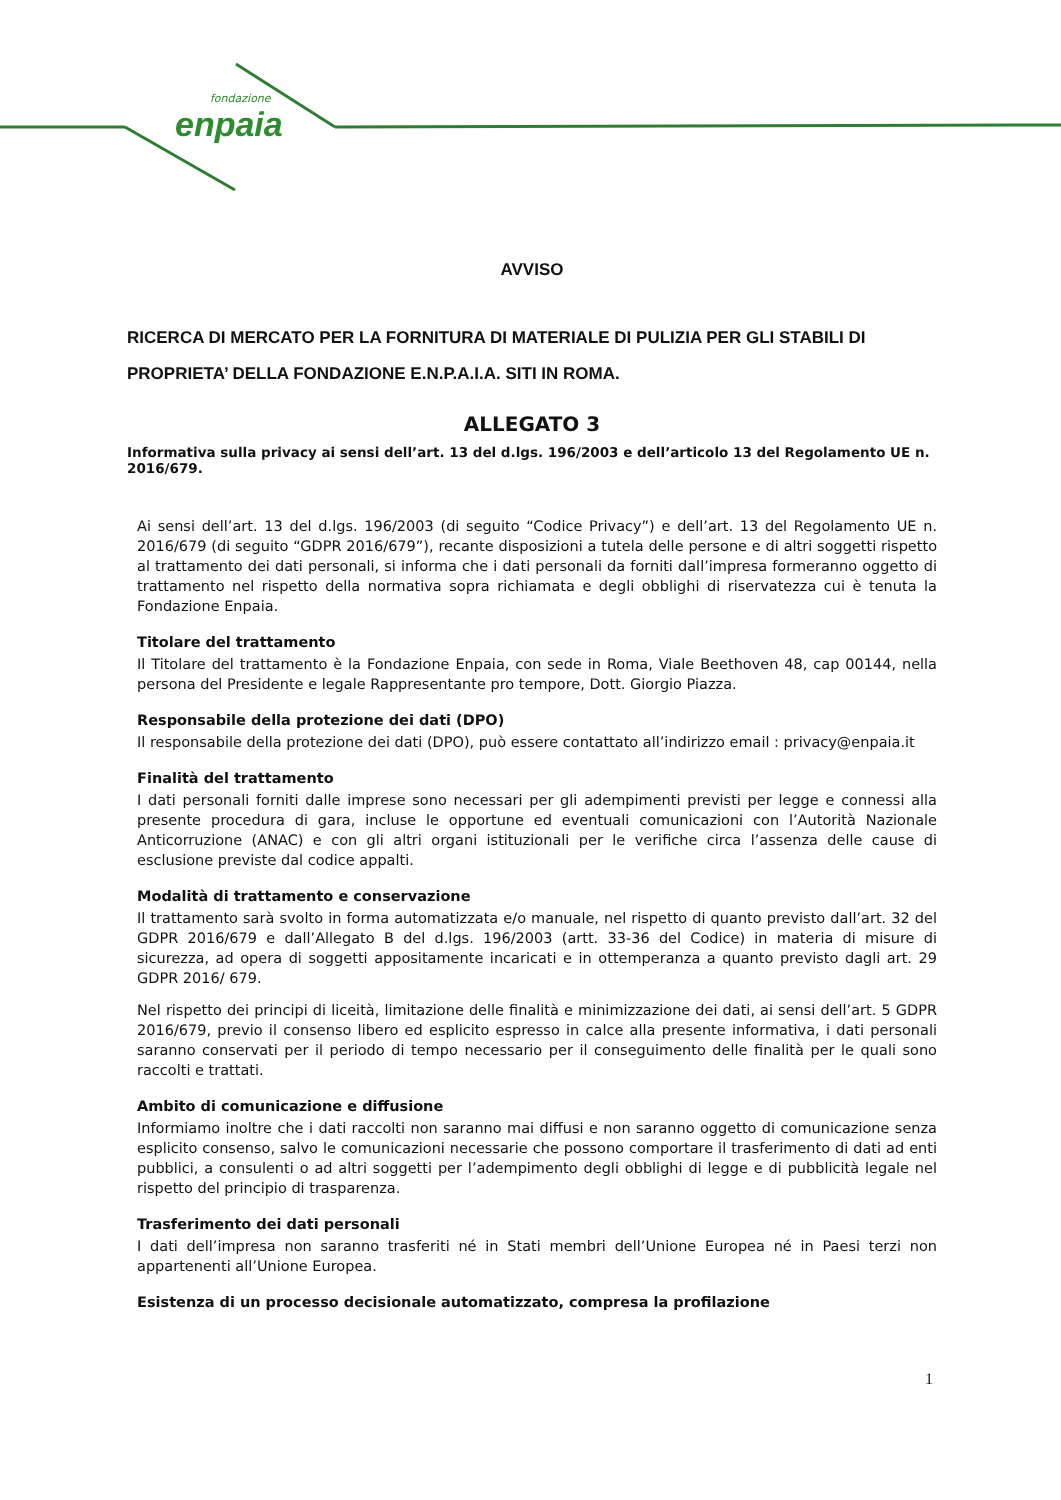fondazione
enpaia
AVVISO
RICERCA DI MERCATO PER LA FORNITURA DI MATERIALE DI PULIZIA PER GLI STABILI DI PROPRIETA’ DELLA FONDAZIONE E.N.P.A.I.A. SITI IN ROMA.
ALLEGATO 3
Informativa sulla privacy ai sensi dell’art. 13 del d.lgs. 196/2003 e dell’articolo 13 del Regolamento UE n. 2016/679.
Ai sensi dell’art. 13 del d.lgs. 196/2003 (di seguito “Codice Privacy”) e dell’art. 13 del Regolamento UE n. 2016/679 (di seguito “GDPR 2016/679”), recante disposizioni a tutela delle persone e di altri soggetti rispetto al trattamento dei dati personali, si informa che i dati personali da forniti dall’impresa formeranno oggetto di trattamento nel rispetto della normativa sopra richiamata e degli obblighi di riservatezza cui è tenuta la Fondazione Enpaia.
Titolare del trattamento
Il Titolare del trattamento è la Fondazione Enpaia, con sede in Roma, Viale Beethoven 48, cap 00144, nella persona del Presidente e legale Rappresentante pro tempore, Dott. Giorgio Piazza.
Responsabile della protezione dei dati (DPO)
Il responsabile della protezione dei dati (DPO), può essere contattato all’indirizzo email : privacy@enpaia.it
Finalità del trattamento
I dati personali forniti dalle imprese sono necessari per gli adempimenti previsti per legge e connessi alla presente procedura di gara, incluse le opportune ed eventuali comunicazioni con l’Autorità Nazionale Anticorruzione (ANAC) e con gli altri organi istituzionali per le verifiche circa l’assenza delle cause di esclusione previste dal codice appalti.
Modalità di trattamento e conservazione
Il trattamento sarà svolto in forma automatizzata e/o manuale, nel rispetto di quanto previsto dall’art. 32 del GDPR 2016/679 e dall’Allegato B del d.lgs. 196/2003 (artt. 33-36 del Codice) in materia di misure di sicurezza, ad opera di soggetti appositamente incaricati e in ottemperanza a quanto previsto dagli art. 29 GDPR 2016/ 679.
Nel rispetto dei principi di liceità, limitazione delle finalità e minimizzazione dei dati, ai sensi dell’art. 5 GDPR 2016/679, previo il consenso libero ed esplicito espresso in calce alla presente informativa, i dati personali saranno conservati per il periodo di tempo necessario per il conseguimento delle finalità per le quali sono raccolti e trattati.
Ambito di comunicazione e diffusione
Informiamo inoltre che i dati raccolti non saranno mai diffusi e non saranno oggetto di comunicazione senza esplicito consenso, salvo le comunicazioni necessarie che possono comportare il trasferimento di dati ad enti pubblici, a consulenti o ad altri soggetti per l’adempimento degli obblighi di legge e di pubblicità legale nel rispetto del principio di trasparenza.
Trasferimento dei dati personali
I dati dell’impresa non saranno trasferiti né in Stati membri dell’Unione Europea né in Paesi terzi non appartenenti all’Unione Europea.
Esistenza di un processo decisionale automatizzato, compresa la profilazione
1